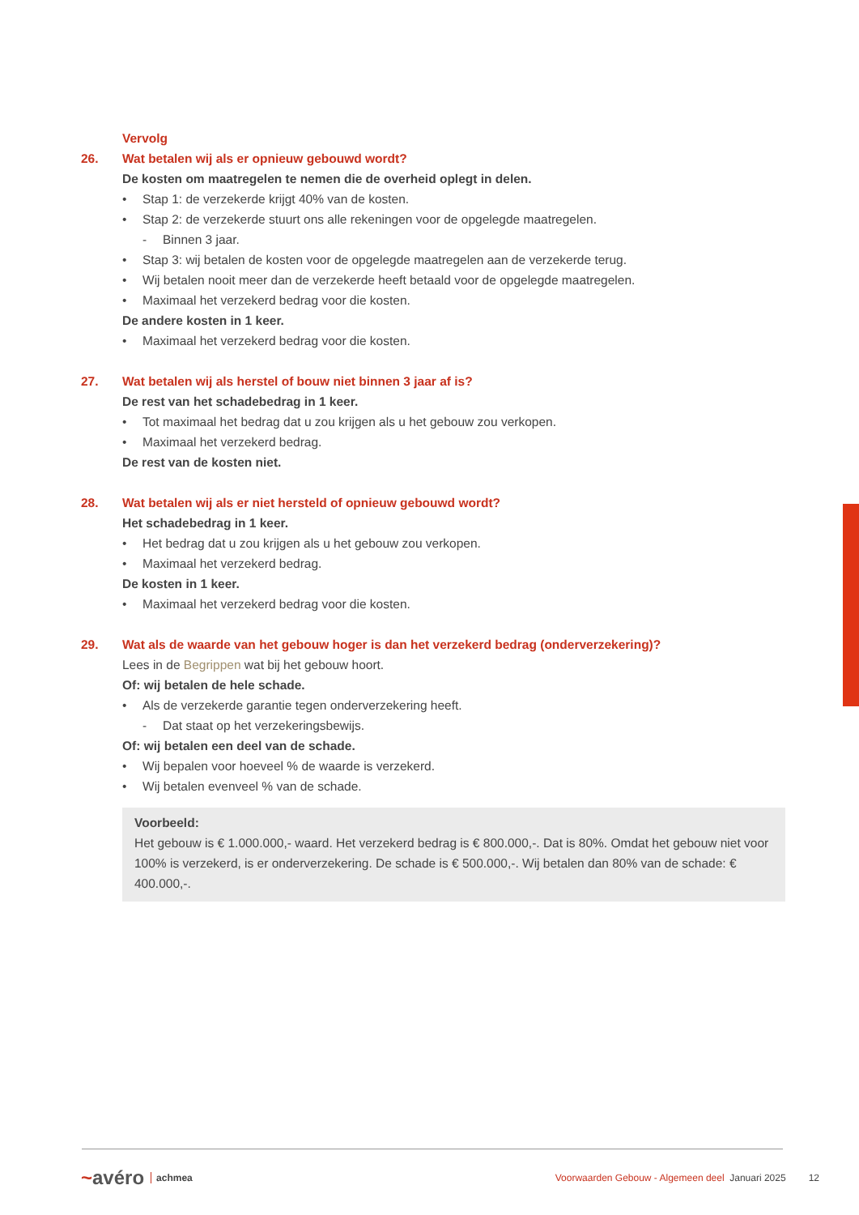Vervolg
26. Wat betalen wij als er opnieuw gebouwd wordt?
De kosten om maatregelen te nemen die de overheid oplegt in delen.
• Stap 1: de verzekerde krijgt 40% van de kosten.
• Stap 2: de verzekerde stuurt ons alle rekeningen voor de opgelegde maatregelen.
- Binnen 3 jaar.
• Stap 3: wij betalen de kosten voor de opgelegde maatregelen aan de verzekerde terug.
• Wij betalen nooit meer dan de verzekerde heeft betaald voor de opgelegde maatregelen.
• Maximaal het verzekerd bedrag voor die kosten.
De andere kosten in 1 keer.
• Maximaal het verzekerd bedrag voor die kosten.
27. Wat betalen wij als herstel of bouw niet binnen 3 jaar af is?
De rest van het schadebedrag in 1 keer.
• Tot maximaal het bedrag dat u zou krijgen als u het gebouw zou verkopen.
• Maximaal het verzekerd bedrag.
De rest van de kosten niet.
28. Wat betalen wij als er niet hersteld of opnieuw gebouwd wordt?
Het schadebedrag in 1 keer.
• Het bedrag dat u zou krijgen als u het gebouw zou verkopen.
• Maximaal het verzekerd bedrag.
De kosten in 1 keer.
• Maximaal het verzekerd bedrag voor die kosten.
29. Wat als de waarde van het gebouw hoger is dan het verzekerd bedrag (onderverzekering)?
Lees in de Begrippen wat bij het gebouw hoort.
Of: wij betalen de hele schade.
• Als de verzekerde garantie tegen onderverzekering heeft.
- Dat staat op het verzekeringsbewijs.
Of: wij betalen een deel van de schade.
• Wij bepalen voor hoeveel % de waarde is verzekerd.
• Wij betalen evenveel % van de schade.
Voorbeeld:
Het gebouw is € 1.000.000,- waard. Het verzekerd bedrag is € 800.000,-. Dat is 80%. Omdat het gebouw niet voor 100% is verzekerd, is er onderverzekering. De schade is € 500.000,-. Wij betalen dan 80% van de schade: € 400.000,-.
~avéro achmea Voorwaarden Gebouw - Algemeen deel Januari 2025 12